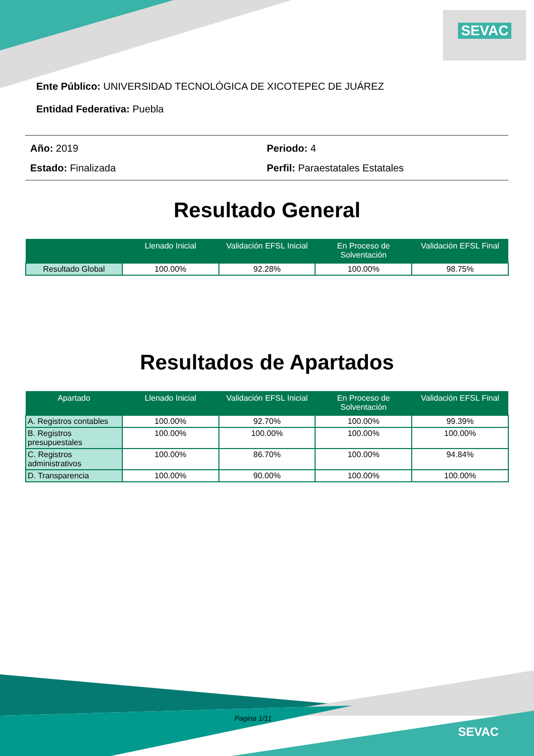SEVAC
Ente Público: UNIVERSIDAD TECNOLÓGICA DE XICOTEPEC DE JUÁREZ
Entidad Federativa: Puebla
Año: 2019 Periodo: 4
Estado: Finalizada Perfil: Paraestatales Estatales
Resultado General
| | Llenado Inicial | Validación EFSL Inicial | En Proceso de Solventación | Validación EFSL Final |
| --- | --- | --- | --- | --- |
| Resultado Global | 100.00% | 92.28% | 100.00% | 98.75% |
Resultados de Apartados
| Apartado | Llenado Inicial | Validación EFSL Inicial | En Proceso de Solventación | Validación EFSL Final |
| --- | --- | --- | --- | --- |
| A. Registros contables | 100.00% | 92.70% | 100.00% | 99.39% |
| B. Registros presupuestales | 100.00% | 100.00% | 100.00% | 100.00% |
| C. Registros administrativos | 100.00% | 86.70% | 100.00% | 94.84% |
| D. Transparencia | 100.00% | 90.00% | 100.00% | 100.00% |
Pagina 1/11
SEVAC